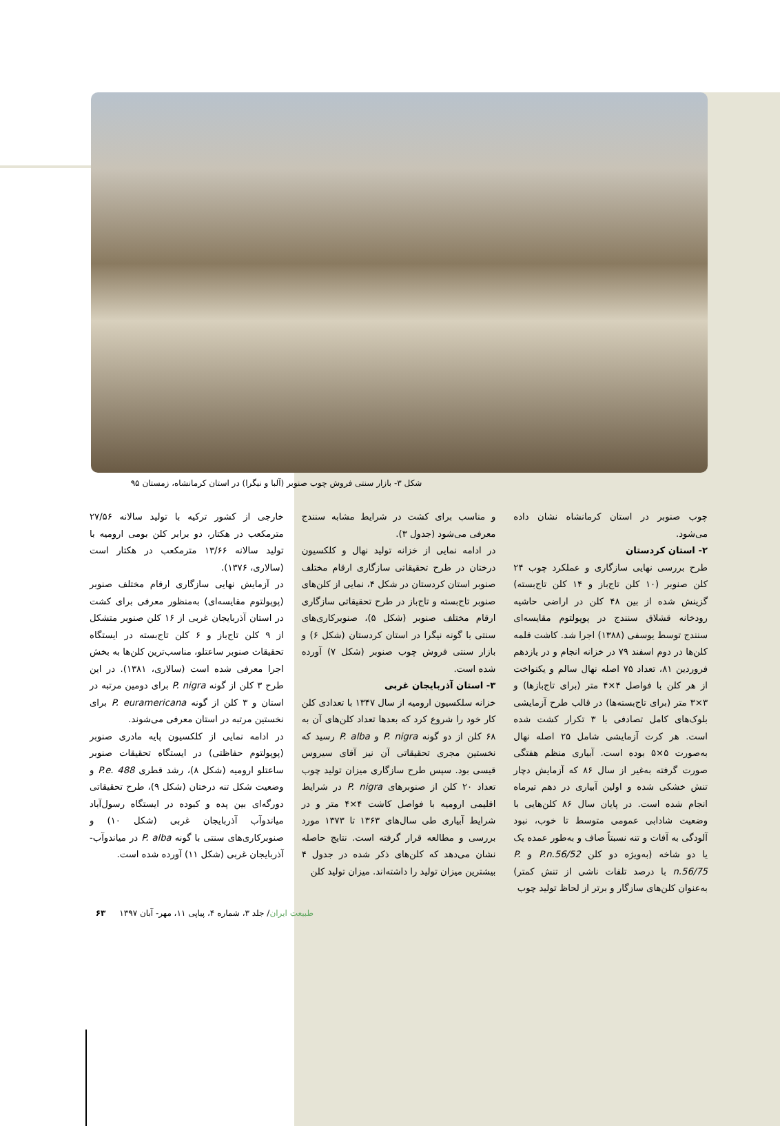شکل ۳- بازار سنتی فروش چوب صنوبر (آلبا و نیگرا) در استان کرمانشاه، زمستان ۹۵
چوب صنوبر در استان کرمانشاه نشان داده می‌شود.
۲- استان کردستان
طرح بررسی نهایی سازگاری و عملکرد چوب ۲۴ کلن صنوبر (۱۰ کلن تاج‌باز و ۱۴ کلن تاج‌بسته) گزینش شده از بین ۴۸ کلن در اراضی حاشیه رودخانه قشلاق سنندج در پوپولتوم مقایسه‌ای سنندج توسط یوسفی (۱۳۸۸) اجرا شد. کاشت قلمه کلن‌ها در دوم اسفند ۷۹ در خزانه انجام و در یازدهم فروردین ۸۱، تعداد ۷۵ اصله نهال سالم و یکنواخت از هر کلن با فواصل ۴×۴ متر (برای تاج‌بازها) و ۳×۳ متر (برای تاج‌بسته‌ها) در قالب طرح آزمایشی بلوک‌های کامل تصادفی با ۳ تکرار کشت شده است. هر کرت آزمایشی شامل ۲۵ اصله نهال به‌صورت ۵×۵ بوده است. آبیاری منظم هفتگی صورت گرفته به‌غیر از سال ۸۶ که آزمایش دچار تنش خشکی شده و اولین آبیاری در دهم تیرماه انجام شده است. در پایان سال ۸۶ کلن‌هایی با وضعیت شادابی عمومی متوسط تا خوب، نبود آلودگی به آفات و تنه نسبتاً صاف و به‌طور عمده یک یا دو شاخه (به‌ویژه دو کلن P.n.56/52 و P. n.56/75 با درصد تلفات ناشی از تنش کمتر) به‌عنوان کلن‌های سازگار و برتر از لحاظ تولید چوب
و مناسب برای کشت در شرایط مشابه سنندج معرفی می‌شود (جدول ۳).
در ادامه نمایی از خزانه تولید نهال و کلکسیون درختان در طرح تحقیقاتی سازگاری ارقام مختلف صنوبر استان کردستان در شکل ۴، نمایی از کلن‌های صنوبر تاج‌بسته و تاج‌باز در طرح تحقیقاتی سازگاری ارقام مختلف صنوبر (شکل ۵)، صنوبرکاری‌های سنتی با گونه نیگرا در استان کردستان (شکل ۶) و بازار سنتی فروش چوب صنوبر (شکل ۷) آورده شده است.
۳- استان آذربایجان غربی
خزانه سلکسیون ارومیه از سال ۱۳۴۷ با تعدادی کلن کار خود را شروع کرد که بعدها تعداد کلن‌های آن به ۶۸ کلن از دو گونه P. nigra و P. alba رسید که نخستین مجری تحقیقاتی آن نیز آقای سیروس قیسی بود. سپس طرح سازگاری میزان تولید چوب تعداد ۲۰ کلن از صنوبرهای P. nigra در شرایط اقلیمی ارومیه با فواصل کاشت ۴×۴ متر و در شرایط آبیاری طی سال‌های ۱۳۶۳ تا ۱۳۷۳ مورد بررسی و مطالعه قرار گرفته است. نتایج حاصله نشان می‌دهد که کلن‌های ذکر شده در جدول ۴ بیشترین میزان تولید را داشته‌اند. میزان تولید کلن
خارجی از کشور ترکیه با تولید سالانه ۲۷/۵۶ مترمکعب در هکتار، دو برابر کلن بومی ارومیه با تولید سالانه ۱۳/۶۶ مترمکعب در هکتار است (سالاری، ۱۳۷۶).
در آزمایش نهایی سازگاری ارقام مختلف صنوبر (پوپولتوم مقایسه‌ای) به‌منظور معرفی برای کشت در استان آذربایجان غربی از ۱۶ کلن صنوبر متشکل از ۹ کلن تاج‌باز و ۶ کلن تاج‌بسته در ایستگاه تحقیقات صنوبر ساعتلو، مناسب‌ترین کلن‌ها به بخش اجرا معرفی شده است (سالاری، ۱۳۸۱). در این طرح ۳ کلن از گونه P. nigra برای دومین مرتبه در استان و ۳ کلن از گونه P. euramericana برای نخستین مرتبه در استان معرفی می‌شوند.
در ادامه نمایی از کلکسیون پایه مادری صنوبر (پوپولتوم حفاظتی) در ایستگاه تحقیقات صنوبر ساعتلو ارومیه (شکل ۸)، رشد قطری P.e. 488 و وضعیت شکل تنه درختان (شکل ۹)، طرح تحقیقاتی دورگه‌ای بین پده و کبوده در ایستگاه رسول‌آباد میاندوآب آذربایجان غربی (شکل ۱۰) و صنوبرکاری‌های سنتی با گونه P. alba در میاندوآب- آذربایجان غربی (شکل ۱۱) آورده شده است.
طبیعت ایران/ جلد ۳، شماره ۴، پیاپی ۱۱، مهر- آبان ۱۳۹۷ ۶۳